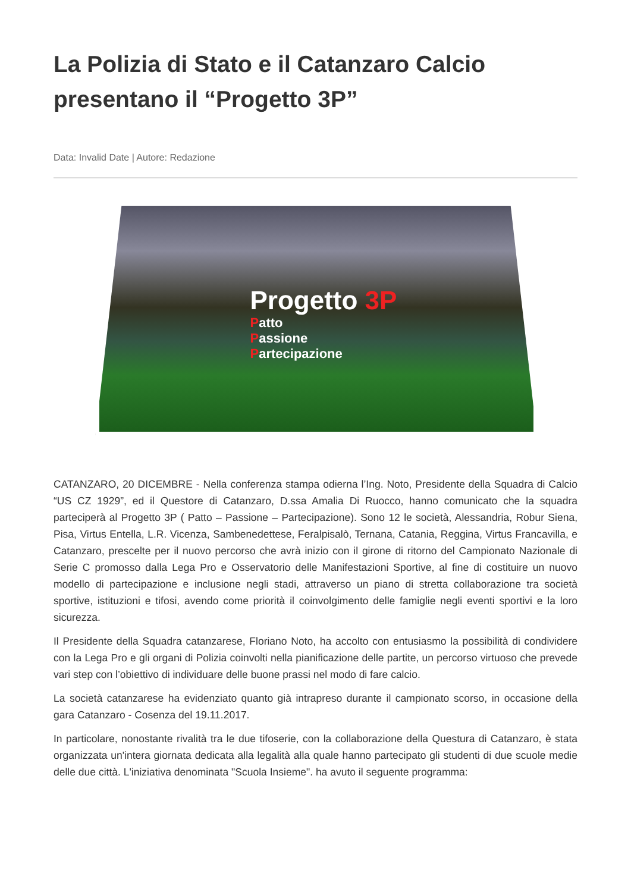La Polizia di Stato e il Catanzaro Calcio presentano il “Progetto 3P”
Data: Invalid Date | Autore: Redazione
Progetto 3P
Patto
Passione
Partecipazione
CATANZARO, 20 DICEMBRE - Nella conferenza stampa odierna l’Ing. Noto, Presidente della Squadra di Calcio “US CZ 1929”, ed il Questore di Catanzaro, D.ssa Amalia Di Ruocco, hanno comunicato che la squadra parteciperà al Progetto 3P ( Patto – Passione – Partecipazione). Sono 12 le società, Alessandria, Robur Siena, Pisa, Virtus Entella, L.R. Vicenza, Sambenedettese, Feralpisalò, Ternana, Catania, Reggina, Virtus Francavilla, e Catanzaro, prescelte per il nuovo percorso che avrà inizio con il girone di ritorno del Campionato Nazionale di Serie C promosso dalla Lega Pro e Osservatorio delle Manifestazioni Sportive, al fine di costituire un nuovo modello di partecipazione e inclusione negli stadi, attraverso un piano di stretta collaborazione tra società sportive, istituzioni e tifosi, avendo come priorità il coinvolgimento delle famiglie negli eventi sportivi e la loro sicurezza.
Il Presidente della Squadra catanzarese, Floriano Noto, ha accolto con entusiasmo la possibilità di condividere con la Lega Pro e gli organi di Polizia coinvolti nella pianificazione delle partite, un percorso virtuoso che prevede vari step con l’obiettivo di individuare delle buone prassi nel modo di fare calcio.
La società catanzarese ha evidenziato quanto già intrapreso durante il campionato scorso, in occasione della gara Catanzaro - Cosenza del 19.11.2017.
In particolare, nonostante rivalità tra le due tifoserie, con la collaborazione della Questura di Catanzaro, è stata organizzata un'intera giornata dedicata alla legalità alla quale hanno partecipato gli studenti di due scuole medie delle due città. L'iniziativa denominata "Scuola Insieme". ha avuto il seguente programma: